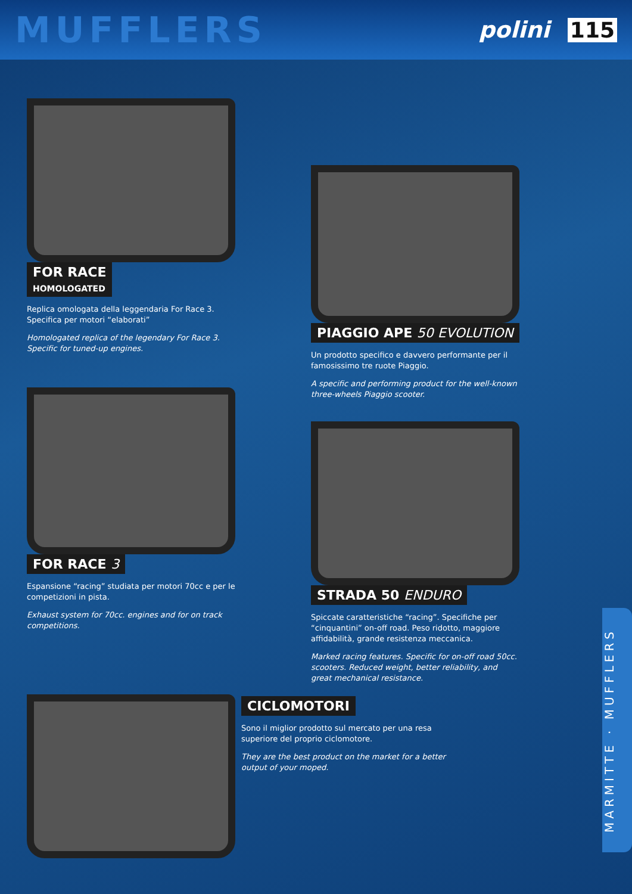MUFFLERS
polini 115
FOR RACE
HOMOLOGATED
Replica omologata della leggendaria For Race 3. Specifica per motori “elaborati”
Homologated replica of the legendary For Race 3. Specific for tuned-up engines.
FOR RACE 3
Espansione “racing” studiata per motori 70cc e per le competizioni in pista.
Exhaust system for 70cc. engines and for on track competitions.
PIAGGIO APE 50 EVOLUTION
Un prodotto specifico e davvero performante per il famosissimo tre ruote Piaggio.
A specific and performing product for the well-known three-wheels Piaggio scooter.
STRADA 50 ENDURO
Spiccate caratteristiche “racing”. Specifiche per “cinquantini” on-off road. Peso ridotto, maggiore affidabilità, grande resistenza meccanica.
Marked racing features. Specific for on-off road 50cc. scooters. Reduced weight, better reliability, and great mechanical resistance.
CICLOMOTORI
Sono il miglior prodotto sul mercato per una resa superiore del proprio ciclomotore.
They are the best product on the market for a better output of your moped.
MARMITTE · MUFFLERS